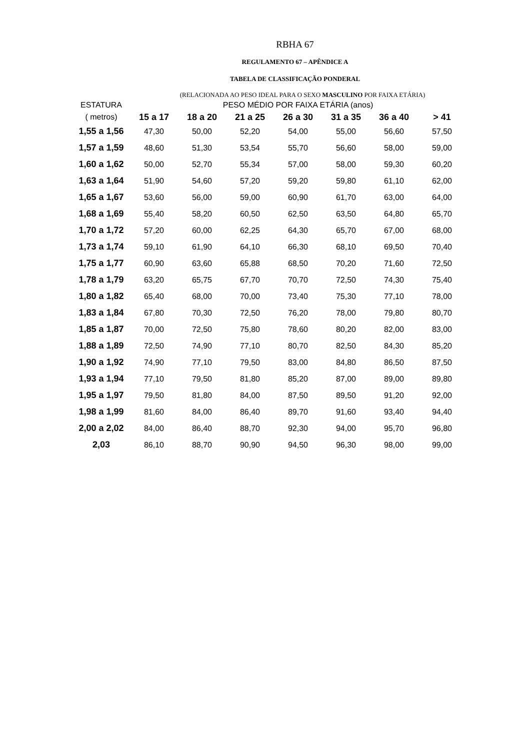RBHA 67
REGULAMENTO 67 – APÊNDICE A
TABELA DE CLASSIFICAÇÃO PONDERAL
(RELACIONADA AO PESO IDEAL PARA O SEXO MASCULINO POR FAIXA ETÁRIA)
| ESTATURA | PESO MÉDIO POR FAIXA ETÁRIA (anos) | | | | | | |
| --- | --- | --- | --- | --- | --- | --- | --- |
| ( metros) | 15 a 17 | 18 a 20 | 21 a 25 | 26 a 30 | 31 a 35 | 36 a 40 | > 41 |
| 1,55 a 1,56 | 47,30 | 50,00 | 52,20 | 54,00 | 55,00 | 56,60 | 57,50 |
| 1,57 a 1,59 | 48,60 | 51,30 | 53,54 | 55,70 | 56,60 | 58,00 | 59,00 |
| 1,60 a 1,62 | 50,00 | 52,70 | 55,34 | 57,00 | 58,00 | 59,30 | 60,20 |
| 1,63 a 1,64 | 51,90 | 54,60 | 57,20 | 59,20 | 59,80 | 61,10 | 62,00 |
| 1,65 a 1,67 | 53,60 | 56,00 | 59,00 | 60,90 | 61,70 | 63,00 | 64,00 |
| 1,68 a 1,69 | 55,40 | 58,20 | 60,50 | 62,50 | 63,50 | 64,80 | 65,70 |
| 1,70 a 1,72 | 57,20 | 60,00 | 62,25 | 64,30 | 65,70 | 67,00 | 68,00 |
| 1,73 a 1,74 | 59,10 | 61,90 | 64,10 | 66,30 | 68,10 | 69,50 | 70,40 |
| 1,75 a 1,77 | 60,90 | 63,60 | 65,88 | 68,50 | 70,20 | 71,60 | 72,50 |
| 1,78 a 1,79 | 63,20 | 65,75 | 67,70 | 70,70 | 72,50 | 74,30 | 75,40 |
| 1,80 a 1,82 | 65,40 | 68,00 | 70,00 | 73,40 | 75,30 | 77,10 | 78,00 |
| 1,83 a 1,84 | 67,80 | 70,30 | 72,50 | 76,20 | 78,00 | 79,80 | 80,70 |
| 1,85 a 1,87 | 70,00 | 72,50 | 75,80 | 78,60 | 80,20 | 82,00 | 83,00 |
| 1,88 a 1,89 | 72,50 | 74,90 | 77,10 | 80,70 | 82,50 | 84,30 | 85,20 |
| 1,90 a 1,92 | 74,90 | 77,10 | 79,50 | 83,00 | 84,80 | 86,50 | 87,50 |
| 1,93 a 1,94 | 77,10 | 79,50 | 81,80 | 85,20 | 87,00 | 89,00 | 89,80 |
| 1,95 a 1,97 | 79,50 | 81,80 | 84,00 | 87,50 | 89,50 | 91,20 | 92,00 |
| 1,98 a 1,99 | 81,60 | 84,00 | 86,40 | 89,70 | 91,60 | 93,40 | 94,40 |
| 2,00 a 2,02 | 84,00 | 86,40 | 88,70 | 92,30 | 94,00 | 95,70 | 96,80 |
| 2,03 | 86,10 | 88,70 | 90,90 | 94,50 | 96,30 | 98,00 | 99,00 |